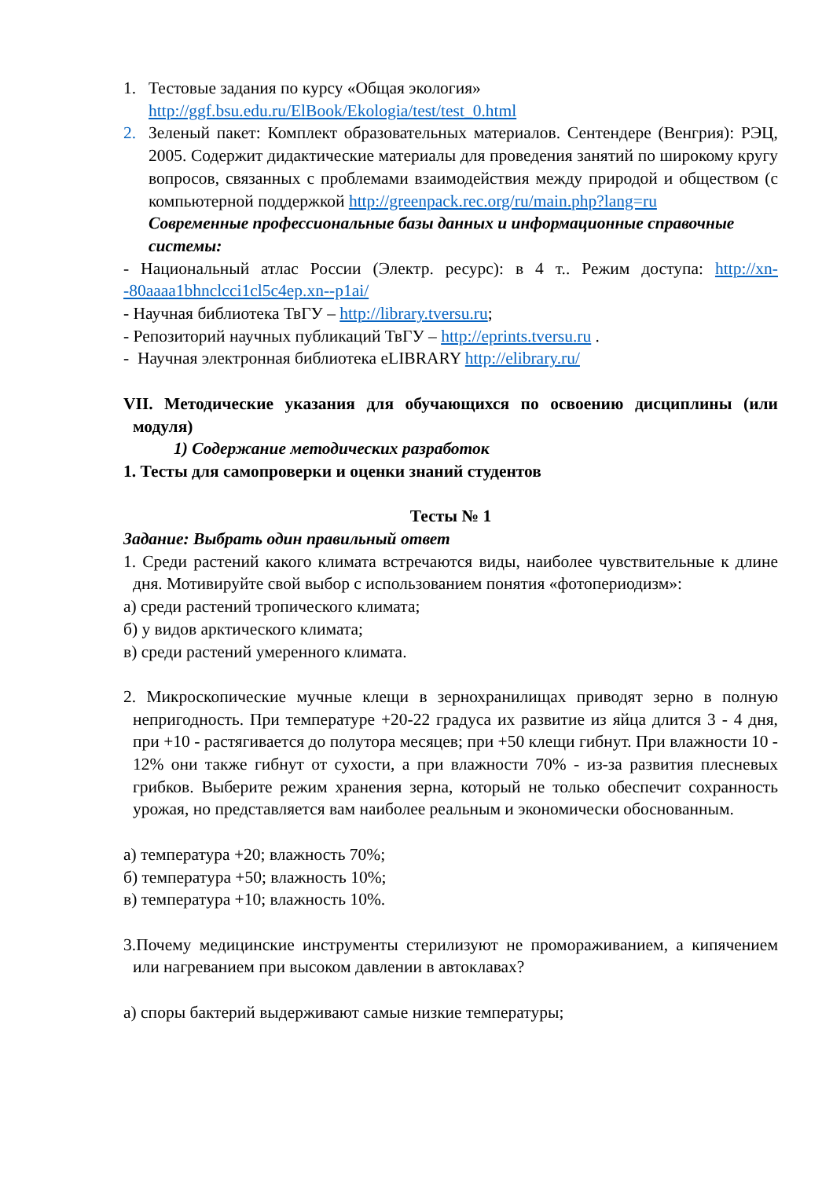1. Тестовые задания по курсу «Общая экология»
http://ggf.bsu.edu.ru/ElBook/Ekologia/test/test_0.html
2. Зеленый пакет: Комплект образовательных материалов. Сентендере (Венгрия): РЭЦ, 2005. Содержит дидактические материалы для проведения занятий по широкому кругу вопросов, связанных с проблемами взаимодействия между природой и обществом (с компьютерной поддержкой http://greenpack.rec.org/ru/main.php?lang=ru
Современные профессиональные базы данных и информационные справочные системы:
- Национальный атлас России (Электр. ресурс): в 4 т.. Режим доступа: http://xn--80aaaa1bhnclcci1cl5c4ep.xn--p1ai/
- Научная библиотека ТвГУ – http://library.tversu.ru;
- Репозиторий научных публикаций ТвГУ – http://eprints.tversu.ru .
- Научная электронная библиотека eLIBRARY http://elibrary.ru/
VII. Методические указания для обучающихся по освоению дисциплины (или модуля)
1) Содержание методических разработок
1. Тесты для самопроверки и оценки знаний студентов
Тесты № 1
Задание: Выбрать один правильный ответ
1. Среди растений какого климата встречаются виды, наиболее чувствительные к длине дня. Мотивируйте свой выбор с использованием понятия «фотопериодизм»:
а) среди растений тропического климата;
б) у видов арктического климата;
в) среди растений умеренного климата.
2. Микроскопические мучные клещи в зернохранилищах приводят зерно в полную непригодность. При температуре +20-22 градуса их развитие из яйца длится 3 - 4 дня, при +10 - растягивается до полутора месяцев; при +50 клещи гибнут. При влажности 10 - 12% они также гибнут от сухости, а при влажности 70% - из-за развития плесневых грибков. Выберите режим хранения зерна, который не только обеспечит сохранность урожая, но представляется вам наиболее реальным и экономически обоснованным.
а) температура +20; влажность 70%;
б) температура +50; влажность 10%;
в) температура +10; влажность 10%.
3.Почему медицинские инструменты стерилизуют не промораживанием, а кипячением или нагреванием при высоком давлении в автоклавах?
а) споры бактерий выдерживают самые низкие температуры;